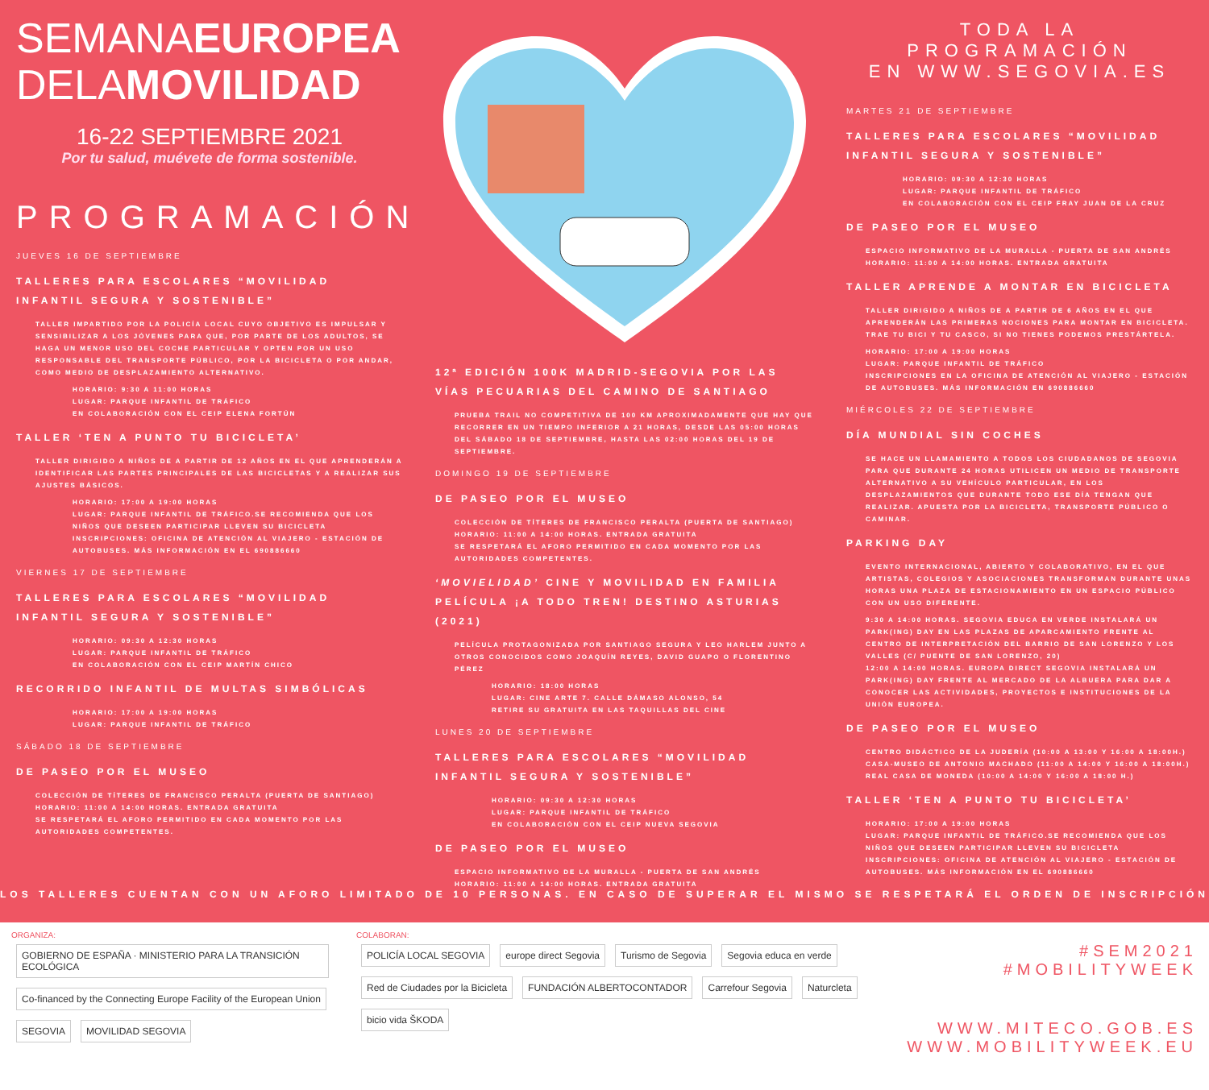SEMANAEUROPEA
DELAMOVILIDAD
16-22 SEPTIEMBRE 2021
Por tu salud, muévete de forma sostenible.
PROGRAMACIÓN
JUEVES 16 DE SEPTIEMBRE
TALLERES PARA ESCOLARES “MOVILIDAD INFANTIL SEGURA Y SOSTENIBLE”
TALLER IMPARTIDO POR LA POLICÍA LOCAL CUYO OBJETIVO ES IMPULSAR Y SENSIBILIZAR A LOS JÓVENES PARA QUE, POR PARTE DE LOS ADULTOS, SE HAGA UN MENOR USO DEL COCHE PARTICULAR Y OPTEN POR UN USO RESPONSABLE DEL TRANSPORTE PÚBLICO, POR LA BICICLETA O POR ANDAR, COMO MEDIO DE DESPLAZAMIENTO ALTERNATIVO.
HORARIO: 9:30 A 11:00 HORAS
LUGAR: PARQUE INFANTIL DE TRÁFICO
EN COLABORACIÓN CON EL CEIP ELENA FORTÚN
TALLER ‘TEN A PUNTO TU BICICLETA’
TALLER DIRIGIDO A NIÑOS DE A PARTIR DE 12 AÑOS EN EL QUE APRENDERÁN A IDENTIFICAR LAS PARTES PRINCIPALES DE LAS BICICLETAS Y A REALIZAR SUS AJUSTES BÁSICOS.
HORARIO: 17:00 A 19:00 HORAS
LUGAR: PARQUE INFANTIL DE TRÁFICO.SE RECOMIENDA QUE LOS NIÑOS QUE DESEEN PARTICIPAR LLEVEN SU BICICLETA
INSCRIPCIONES: OFICINA DE ATENCIÓN AL VIAJERO - ESTACIÓN DE AUTOBUSES. MÁS INFORMACIÓN EN EL 690886660
VIERNES 17 DE SEPTIEMBRE
TALLERES PARA ESCOLARES “MOVILIDAD INFANTIL SEGURA Y SOSTENIBLE”
HORARIO: 09:30 A 12:30 HORAS
LUGAR: PARQUE INFANTIL DE TRÁFICO
EN COLABORACIÓN CON EL CEIP MARTÍN CHICO
RECORRIDO INFANTIL DE MULTAS SIMBÓLICAS
HORARIO: 17:00 A 19:00 HORAS
LUGAR: PARQUE INFANTIL DE TRÁFICO
SÁBADO 18 DE SEPTIEMBRE
DE PASEO POR EL MUSEO
COLECCIÓN DE TÍTERES DE FRANCISCO PERALTA (PUERTA DE SANTIAGO)
HORARIO: 11:00 A 14:00 HORAS. ENTRADA GRATUITA
SE RESPETARÁ EL AFORO PERMITIDO EN CADA MOMENTO POR LAS AUTORIDADES COMPETENTES.
12ª EDICIÓN 100K MADRID-SEGOVIA POR LAS VÍAS PECUARIAS DEL CAMINO DE SANTIAGO
PRUEBA TRAIL NO COMPETITIVA DE 100 KM APROXIMADAMENTE QUE HAY QUE RECORRER EN UN TIEMPO INFERIOR A 21 HORAS, DESDE LAS 05:00 HORAS DEL SÁBADO 18 DE SEPTIEMBRE, HASTA LAS 02:00 HORAS DEL 19 DE SEPTIEMBRE.
DOMINGO 19 DE SEPTIEMBRE
DE PASEO POR EL MUSEO
COLECCIÓN DE TÍTERES DE FRANCISCO PERALTA (PUERTA DE SANTIAGO)
HORARIO: 11:00 A 14:00 HORAS. ENTRADA GRATUITA
SE RESPETARÁ EL AFORO PERMITIDO EN CADA MOMENTO POR LAS AUTORIDADES COMPETENTES.
‘MOVIELIDAD’ CINE Y MOVILIDAD EN FAMILIA
PELÍCULA ¡A TODO TREN! DESTINO ASTURIAS (2021)
PELÍCULA PROTAGONIZADA POR SANTIAGO SEGURA Y LEO HARLEM JUNTO A OTROS CONOCIDOS COMO JOAQUÍN REYES, DAVID GUAPO O FLORENTINO PÉREZ
HORARIO: 18:00 HORAS
LUGAR: CINE ARTE 7. CALLE DÁMASO ALONSO, 54
RETIRE SU GRATUITA EN LAS TAQUILLAS DEL CINE
LUNES 20 DE SEPTIEMBRE
TALLERES PARA ESCOLARES “MOVILIDAD INFANTIL SEGURA Y SOSTENIBLE”
HORARIO: 09:30 A 12:30 HORAS
LUGAR: PARQUE INFANTIL DE TRÁFICO
EN COLABORACIÓN CON EL CEIP NUEVA SEGOVIA
DE PASEO POR EL MUSEO
ESPACIO INFORMATIVO DE LA MURALLA - PUERTA DE SAN ANDRÉS
HORARIO: 11:00 A 14:00 HORAS. ENTRADA GRATUITA
TODA LA PROGRAMACIÓN
EN WWW.SEGOVIA.ES
MARTES 21 DE SEPTIEMBRE
TALLERES PARA ESCOLARES “MOVILIDAD INFANTIL SEGURA Y SOSTENIBLE”
HORARIO: 09:30 A 12:30 HORAS
LUGAR: PARQUE INFANTIL DE TRÁFICO
EN COLABORACIÓN CON EL CEIP FRAY JUAN DE LA CRUZ
DE PASEO POR EL MUSEO
ESPACIO INFORMATIVO DE LA MURALLA - PUERTA DE SAN ANDRÉS
HORARIO: 11:00 A 14:00 HORAS. ENTRADA GRATUITA
TALLER APRENDE A MONTAR EN BICICLETA
TALLER DIRIGIDO A NIÑOS DE A PARTIR DE 6 AÑOS EN EL QUE APRENDERÁN LAS PRIMERAS NOCIONES PARA MONTAR EN BICICLETA. TRAE TU BICI Y TU CASCO, SI NO TIENES PODEMOS PRESTÁRTELA.
HORARIO: 17:00 A 19:00 HORAS
LUGAR: PARQUE INFANTIL DE TRÁFICO
INSCRIPCIONES EN LA OFICINA DE ATENCIÓN AL VIAJERO - ESTACIÓN DE AUTOBUSES. MÁS INFORMACIÓN EN 690886660
MIÉRCOLES 22 DE SEPTIEMBRE
DÍA MUNDIAL SIN COCHES
SE HACE UN LLAMAMIENTO A TODOS LOS CIUDADANOS DE SEGOVIA PARA QUE DURANTE 24 HORAS UTILICEN UN MEDIO DE TRANSPORTE ALTERNATIVO A SU VEHÍCULO PARTICULAR, EN LOS DESPLAZAMIENTOS QUE DURANTE TODO ESE DÍA TENGAN QUE REALIZAR. APUESTA POR LA BICICLETA, TRANSPORTE PÚBLICO O CAMINAR.
PARKING DAY
EVENTO INTERNACIONAL, ABIERTO Y COLABORATIVO, EN EL QUE ARTISTAS, COLEGIOS Y ASOCIACIONES TRANSFORMAN DURANTE UNAS HORAS UNA PLAZA DE ESTACIONAMIENTO EN UN ESPACIO PÚBLICO CON UN USO DIFERENTE.
9:30 A 14:00 HORAS. SEGOVIA EDUCA EN VERDE INSTALARÁ UN PARK(ING) DAY EN LAS PLAZAS DE APARCAMIENTO FRENTE AL CENTRO DE INTERPRETACIÓN DEL BARRIO DE SAN LORENZO Y LOS VALLES (C/ PUENTE DE SAN LORENZO, 20)
12:00 A 14:00 HORAS. EUROPA DIRECT SEGOVIA INSTALARÁ UN PARK(ING) DAY FRENTE AL MERCADO DE LA ALBUERA PARA DAR A CONOCER LAS ACTIVIDADES, PROYECTOS E INSTITUCIONES DE LA UNIÓN EUROPEA.
DE PASEO POR EL MUSEO
CENTRO DIDÁCTICO DE LA JUDERÍA (10:00 A 13:00 Y 16:00 A 18:00H.)
CASA-MUSEO DE ANTONIO MACHADO (11:00 A 14:00 Y 16:00 A 18:00H.)
REAL CASA DE MONEDA (10:00 A 14:00 Y 16:00 A 18:00 H.)
TALLER ‘TEN A PUNTO TU BICICLETA’
HORARIO: 17:00 A 19:00 HORAS
LUGAR: PARQUE INFANTIL DE TRÁFICO.SE RECOMIENDA QUE LOS NIÑOS QUE DESEEN PARTICIPAR LLEVEN SU BICICLETA
INSCRIPCIONES: OFICINA DE ATENCIÓN AL VIAJERO - ESTACIÓN DE AUTOBUSES. MÁS INFORMACIÓN EN EL 690886660
LOS TALLERES CUENTAN CON UN AFORO LIMITADO DE 10 PERSONAS. EN CASO DE SUPERAR EL MISMO SE RESPETARÁ EL ORDEN DE INSCRIPCIÓN
ORGANIZA:
GOBIERNO DE ESPAÑA · MINISTERIO PARA LA TRANSICIÓN ECOLÓGICA Co-financed by the Connecting Europe Facility of the European Union
SEGOVIA MOVILIDAD SEGOVIA
COLABORAN:
POLICÍA LOCAL SEGOVIA europe direct Segovia Turismo de Segovia Segovia educa en verde
Red de Ciudades por la Bicicleta FUNDACIÓN ALBERTOCONTADOR Carrefour Segovia Naturcleta bicio vida ŠKODA
#SEM2021
#MOBILITYWEEK
WWW.MITECO.GOB.ES
WWW.MOBILITYWEEK.EU